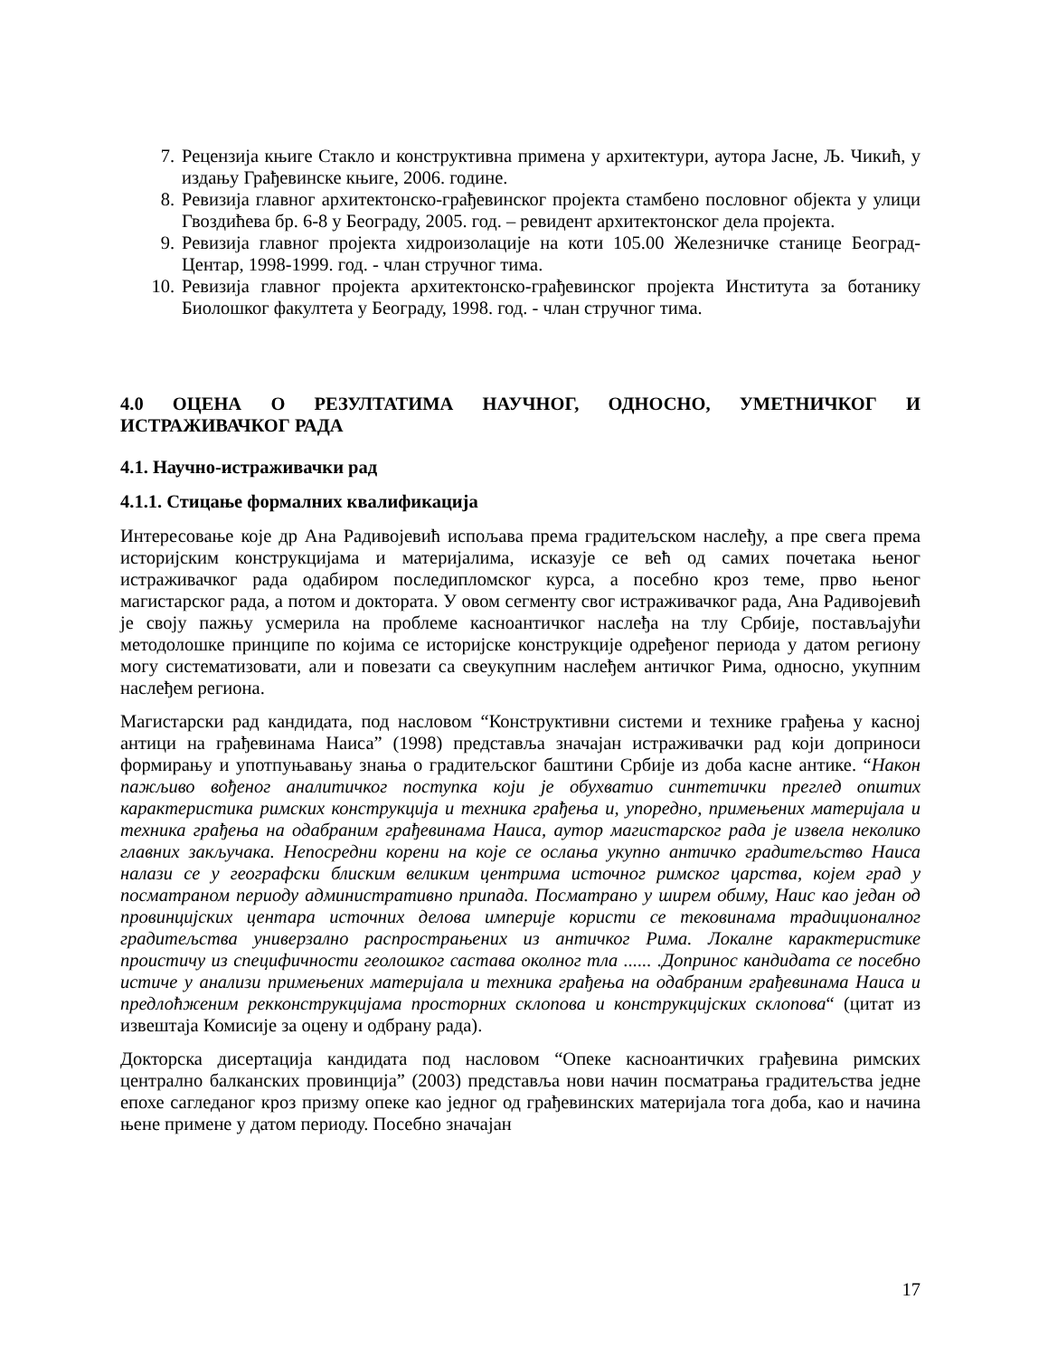7. Рецензија књиге Стакло и конструктивна примена у архитектури, аутора Јасне, Љ. Чикић, у издању Грађевинске књиге, 2006. године.
8. Ревизија главног архитектонско-грађевинског пројекта стамбено пословног објекта у улици Гвоздићева бр. 6-8 у Београду, 2005. год. – ревидент архитектонског дела пројекта.
9. Ревизија главног пројекта хидроизолације на коти 105.00 Железничке станице Београд-Центар, 1998-1999. год. - члан стручног тима.
10. Ревизија главног пројекта архитектонско-грађевинског пројекта Института за ботанику Биолошког факултета у Београду, 1998. год. - члан стручног тима.
4.0 ОЦЕНА О РЕЗУЛТАТИМА НАУЧНОГ, ОДНОСНО, УМЕТНИЧКОГ И ИСТРАЖИВАЧКОГ РАДА
4.1. Научно-истраживачки рад
4.1.1. Стицање формалних квалификација
Интересовање које др Ана Радивојевић испољава према градитељском наслеђу, а пре свега према историјским конструкцијама и материјалима, исказује се већ од самих почетака њеног истраживачког рада одабиром последипломског курса, а посебно кроз теме, прво њеног магистарског рада, а потом и доктората. У овом сегменту свог истраживачког рада, Ана Радивојевић је своју пажњу усмерила на проблеме касноантичког наслеђа на тлу Србије, постављајући методолошке принципе по којима се историјске конструкције одређеног периода у датом региону могу систематизовати, али и повезати са свеукупним наслеђем античког Рима, односно, укупним наслеђем региона.
Магистарски рад кандидата, под насловом “Конструктивни системи и технике грађења у касној антици на грађевинама Наиса” (1998) представља значајан истраживачки рад који доприноси формирању и употпуњавању знања о градитељског баштини Србије из доба касне антике. “Након пажљиво вођеног аналитичког поступка који је обухватио синтетички преглед општих карактеристика римских конструкција и техника грађења и, упоредно, примењених материјала и техника грађења на одабраним грађевинама Наиса, аутор магистарског рада је извела неколико главних закључака. Непосредни корени на које се ослања укупно античко градитељство Наиса налази се у географски блиским великим центрима источног римског царства, којем град у посматраном периоду административно припада. Посматрано у ширем обиму, Наис као један од провинцијских центара источних делова империје користи се тековинама традиционалног градитељства универзално распрострањених из античког Рима. Локалне карактеристике проистичу из специфичности геолошког састава околног тла ...... .Допринос кандидата се посебно истиче у анализи примењених материјала и техника грађења на одабраним грађевинама Наиса и предлоћженим рекконструкцијама просторних склопова и конструкцијских склопова“ (цитат из извештаја Комисије за оцену и одбрану рада).
Докторска дисертација кандидата под насловом “Опеке касноантичких грађевина римских централно балканских провинција” (2003) представља нови начин посматрања градитељства једне епохе сагледаног кроз призму опеке као једног од грађевинских материјала тога доба, као и начина њене примене у датом периоду. Посебно значајан
17